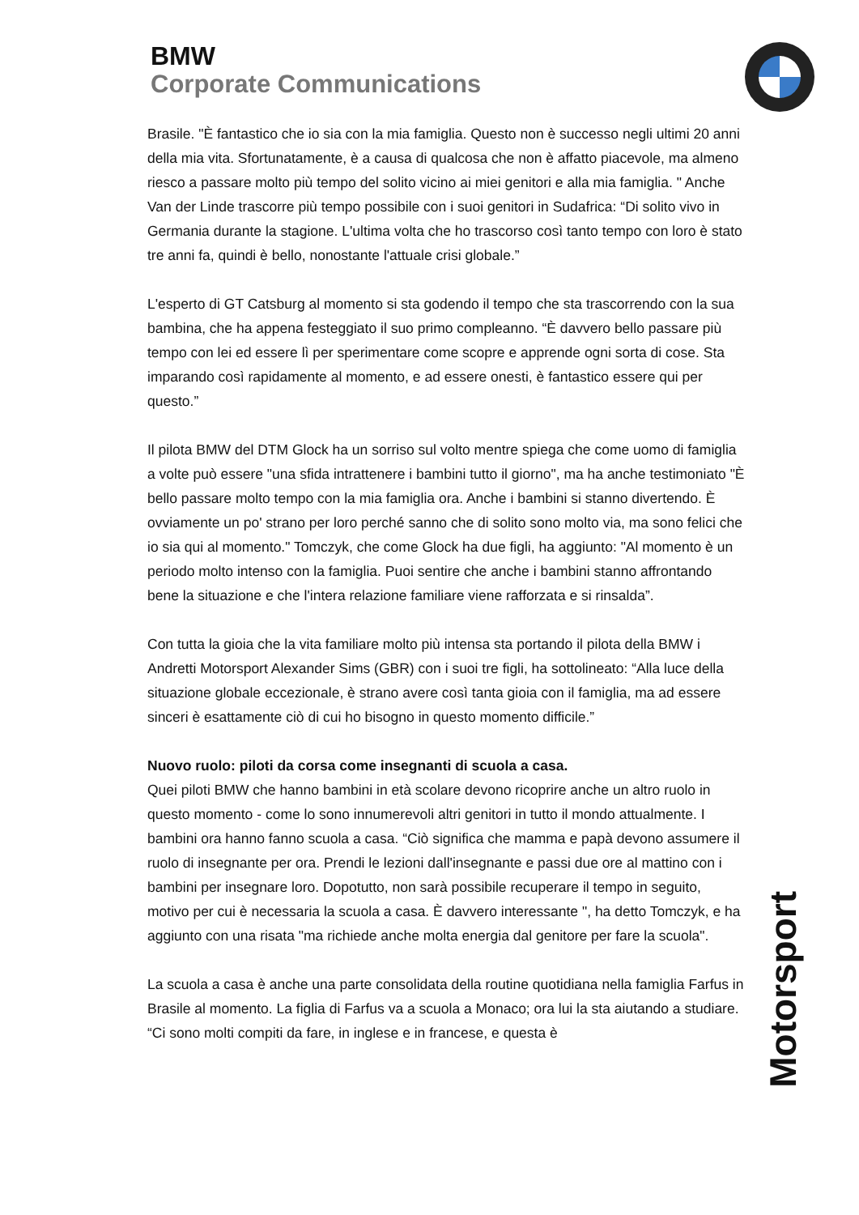BMW
Corporate Communications
Brasile. "È fantastico che io sia con la mia famiglia. Questo non è successo negli ultimi 20 anni della mia vita. Sfortunatamente, è a causa di qualcosa che non è affatto piacevole, ma almeno riesco a passare molto più tempo del solito vicino ai miei genitori e alla mia famiglia. " Anche Van der Linde trascorre più tempo possibile con i suoi genitori in Sudafrica: “Di solito vivo in Germania durante la stagione. L'ultima volta che ho trascorso così tanto tempo con loro è stato tre anni fa, quindi è bello, nonostante l'attuale crisi globale.”
L'esperto di GT Catsburg al momento si sta godendo il tempo che sta trascorrendo con la sua bambina, che ha appena festeggiato il suo primo compleanno. “È davvero bello passare più tempo con lei ed essere lì per sperimentare come scopre e apprende ogni sorta di cose. Sta imparando così rapidamente al momento, e ad essere onesti, è fantastico essere qui per questo.”
Il pilota BMW del DTM Glock ha un sorriso sul volto mentre spiega che come uomo di famiglia a volte può essere "una sfida intrattenere i bambini tutto il giorno", ma ha anche testimoniato "È bello passare molto tempo con la mia famiglia ora. Anche i bambini si stanno divertendo. È ovviamente un po' strano per loro perché sanno che di solito sono molto via, ma sono felici che io sia qui al momento." Tomczyk, che come Glock ha due figli, ha aggiunto: "Al momento è un periodo molto intenso con la famiglia. Puoi sentire che anche i bambini stanno affrontando bene la situazione e che l'intera relazione familiare viene rafforzata e si rinsalda”.
Con tutta la gioia che la vita familiare molto più intensa sta portando il pilota della BMW i Andretti Motorsport Alexander Sims (GBR) con i suoi tre figli, ha sottolineato: “Alla luce della situazione globale eccezionale, è strano avere così tanta gioia con il famiglia, ma ad essere sinceri è esattamente ciò di cui ho bisogno in questo momento difficile.”
Nuovo ruolo: piloti da corsa come insegnanti di scuola a casa.
Quei piloti BMW che hanno bambini in età scolare devono ricoprire anche un altro ruolo in questo momento - come lo sono innumerevoli altri genitori in tutto il mondo attualmente. I bambini ora hanno fanno scuola a casa. “Ciò significa che mamma e papà devono assumere il ruolo di insegnante per ora. Prendi le lezioni dall'insegnante e passi due ore al mattino con i bambini per insegnare loro. Dopotutto, non sarà possibile recuperare il tempo in seguito, motivo per cui è necessaria la scuola a casa. È davvero interessante ", ha detto Tomczyk, e ha aggiunto con una risata "ma richiede anche molta energia dal genitore per fare la scuola".
La scuola a casa è anche una parte consolidata della routine quotidiana nella famiglia Farfus in Brasile al momento. La figlia di Farfus va a scuola a Monaco; ora lui la sta aiutando a studiare. “Ci sono molti compiti da fare, in inglese e in francese, e questa è
Motorsport